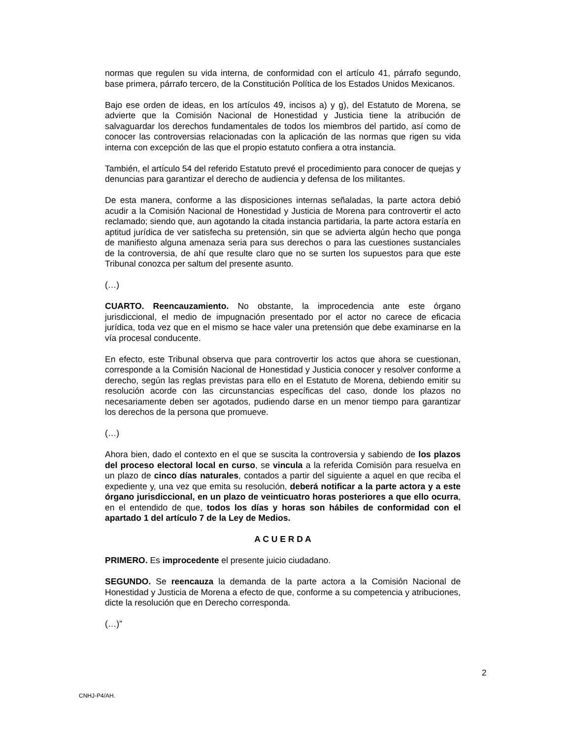normas que regulen su vida interna, de conformidad con el artículo 41, párrafo segundo, base primera, párrafo tercero, de la Constitución Política de los Estados Unidos Mexicanos.
Bajo ese orden de ideas, en los artículos 49, incisos a) y g), del Estatuto de Morena, se advierte que la Comisión Nacional de Honestidad y Justicia tiene la atribución de salvaguardar los derechos fundamentales de todos los miembros del partido, así como de conocer las controversias relacionadas con la aplicación de las normas que rigen su vida interna con excepción de las que el propio estatuto confiera a otra instancia.
También, el artículo 54 del referido Estatuto prevé el procedimiento para conocer de quejas y denuncias para garantizar el derecho de audiencia y defensa de los militantes.
De esta manera, conforme a las disposiciones internas señaladas, la parte actora debió acudir a la Comisión Nacional de Honestidad y Justicia de Morena para controvertir el acto reclamado; siendo que, aun agotando la citada instancia partidaria, la parte actora estaría en aptitud jurídica de ver satisfecha su pretensión, sin que se advierta algún hecho que ponga de manifiesto alguna amenaza seria para sus derechos o para las cuestiones sustanciales de la controversia, de ahí que resulte claro que no se surten los supuestos para que este Tribunal conozca per saltum del presente asunto.
(…)
CUARTO. Reencauzamiento. No obstante, la improcedencia ante este órgano jurisdiccional, el medio de impugnación presentado por el actor no carece de eficacia jurídica, toda vez que en el mismo se hace valer una pretensión que debe examinarse en la vía procesal conducente.
En efecto, este Tribunal observa que para controvertir los actos que ahora se cuestionan, corresponde a la Comisión Nacional de Honestidad y Justicia conocer y resolver conforme a derecho, según las reglas previstas para ello en el Estatuto de Morena, debiendo emitir su resolución acorde con las circunstancias específicas del caso, donde los plazos no necesariamente deben ser agotados, pudiendo darse en un menor tiempo para garantizar los derechos de la persona que promueve.
(…)
Ahora bien, dado el contexto en el que se suscita la controversia y sabiendo de los plazos del proceso electoral local en curso, se vincula a la referida Comisión para resuelva en un plazo de cinco días naturales, contados a partir del siguiente a aquel en que reciba el expediente y, una vez que emita su resolución, deberá notificar a la parte actora y a este órgano jurisdiccional, en un plazo de veinticuatro horas posteriores a que ello ocurra, en el entendido de que, todos los días y horas son hábiles de conformidad con el apartado 1 del artículo 7 de la Ley de Medios.
A C U E R D A
PRIMERO. Es improcedente el presente juicio ciudadano.
SEGUNDO. Se reencauza la demanda de la parte actora a la Comisión Nacional de Honestidad y Justicia de Morena a efecto de que, conforme a su competencia y atribuciones, dicte la resolución que en Derecho corresponda.
(…)”
2
CNHJ-P4/AH.